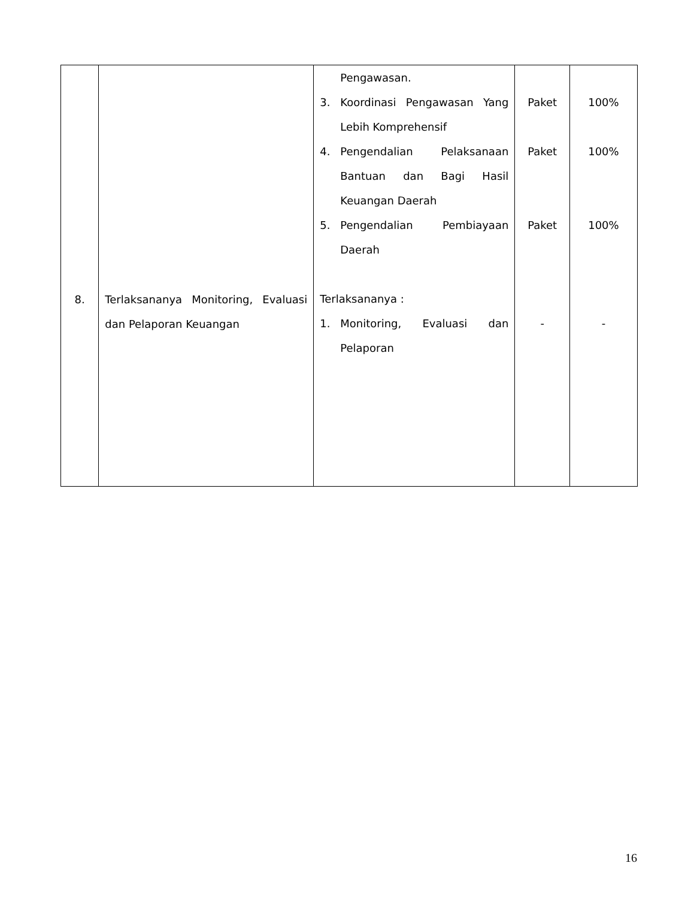| 8. | Terlaksananya Monitoring, Evaluasi dan Pelaporan Keuangan | Pengawasan. 3. Koordinasi Pengawasan Yang Lebih Komprehensif 4. Pengendalian Pelaksanaan Bantuan dan Bagi Hasil Keuangan Daerah 5. Pengendalian Pembiayaan Daerah Terlaksananya : 1. Monitoring, Evaluasi dan Pelaporan | Paket Paket Paket - | 100% 100% 100% - |
16